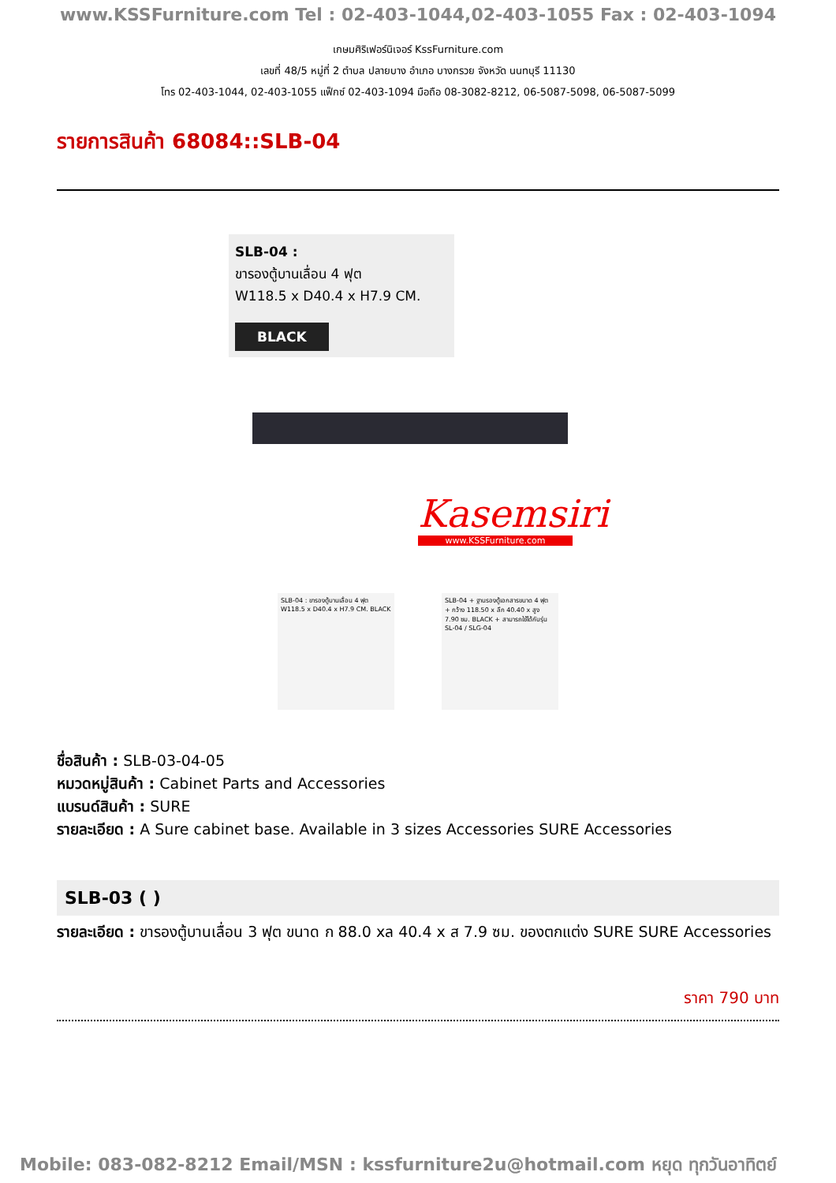www.KSSFurniture.com Tel : 02-403-1044,02-403-1055 Fax : 02-403-1094
เกษมศิริเฟอร์นิเจอร์ KssFurniture.com
เลขที่ 48/5 หมู่ที่ 2 ตำบล ปลายบาง อำเภอ บางกรวย จังหวัด นนทบุรี 11130
โทร 02-403-1044, 02-403-1055 แฟ็กซ์ 02-403-1094 มือถือ 08-3082-8212, 06-5087-5098, 06-5087-5099
รายการสินค้า 68084::SLB-04
SLB-04 :
ขารองตู้บานเลื่อน 4 ฟุต
W118.5 x D40.4 x H7.9 CM.
BLACK
Kasemsiri
www.KSSFurniture.com
SLB-04 : ขารองตู้บานเลื่อน 4 ฟุต W118.5 x D40.4 x H7.9 CM. BLACK
SLB-04 + ฐานรองตู้เอกสารขนาด 4 ฟุต + กว้าง 118.50 x ลึก 40.40 x สูง 7.90 ซม. BLACK + สามารถใช้ได้กับรุ่น SL-04 / SLG-04
ชื่อสินค้า : SLB-03-04-05
หมวดหมู่สินค้า : Cabinet Parts and Accessories
แบรนด์สินค้า : SURE
รายละเอียด : A Sure cabinet base. Available in 3 sizes Accessories SURE Accessories
SLB-03 ( )
รายละเอียด : ขารองตู้บานเลื่อน 3 ฟุต ขนาด ก 88.0 xล 40.4 x ส 7.9 ซม. ของตกแต่ง SURE SURE Accessories
ราคา 790 บาท
Mobile: 083-082-8212 Email/MSN : kssfurniture2u@hotmail.com หยุด ทุกวันอาทิตย์